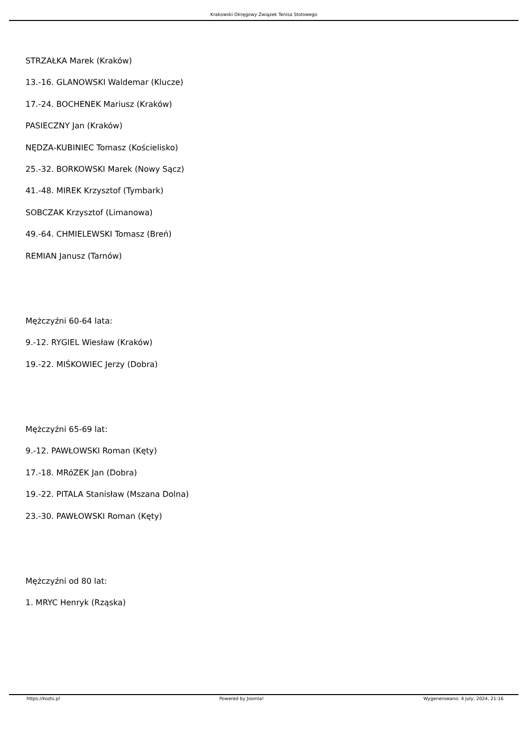Krakowski Okręgowy Związek Tenisa Stołowego
STRZAŁKA Marek (Kraków)
13.-16. GLANOWSKI Waldemar (Klucze)
17.-24. BOCHENEK Mariusz (Kraków)
PASIECZNY Jan (Kraków)
NĘDZA-KUBINIEC Tomasz (Kościelisko)
25.-32. BORKOWSKI Marek (Nowy Sącz)
41.-48. MIREK Krzysztof (Tymbark)
SOBCZAK Krzysztof (Limanowa)
49.-64. CHMIELEWSKI Tomasz (Breń)
REMIAN Janusz (Tarnów)
Mężczyźni 60-64 lata:
9.-12. RYGIEL Wiesław (Kraków)
19.-22. MIŚKOWIEC Jerzy (Dobra)
Mężczyźni 65-69 lat:
9.-12. PAWŁOWSKI Roman (Kęty)
17.-18. MRóZEK Jan (Dobra)
19.-22. PITALA Stanisław (Mszana Dolna)
23.-30. PAWŁOWSKI Roman (Kęty)
Mężczyźni od 80 lat:
1. MRYC Henryk (Rząska)
https://kozts.pl Powered by Joomla! Wygenerowano: 4 July, 2024, 21:16